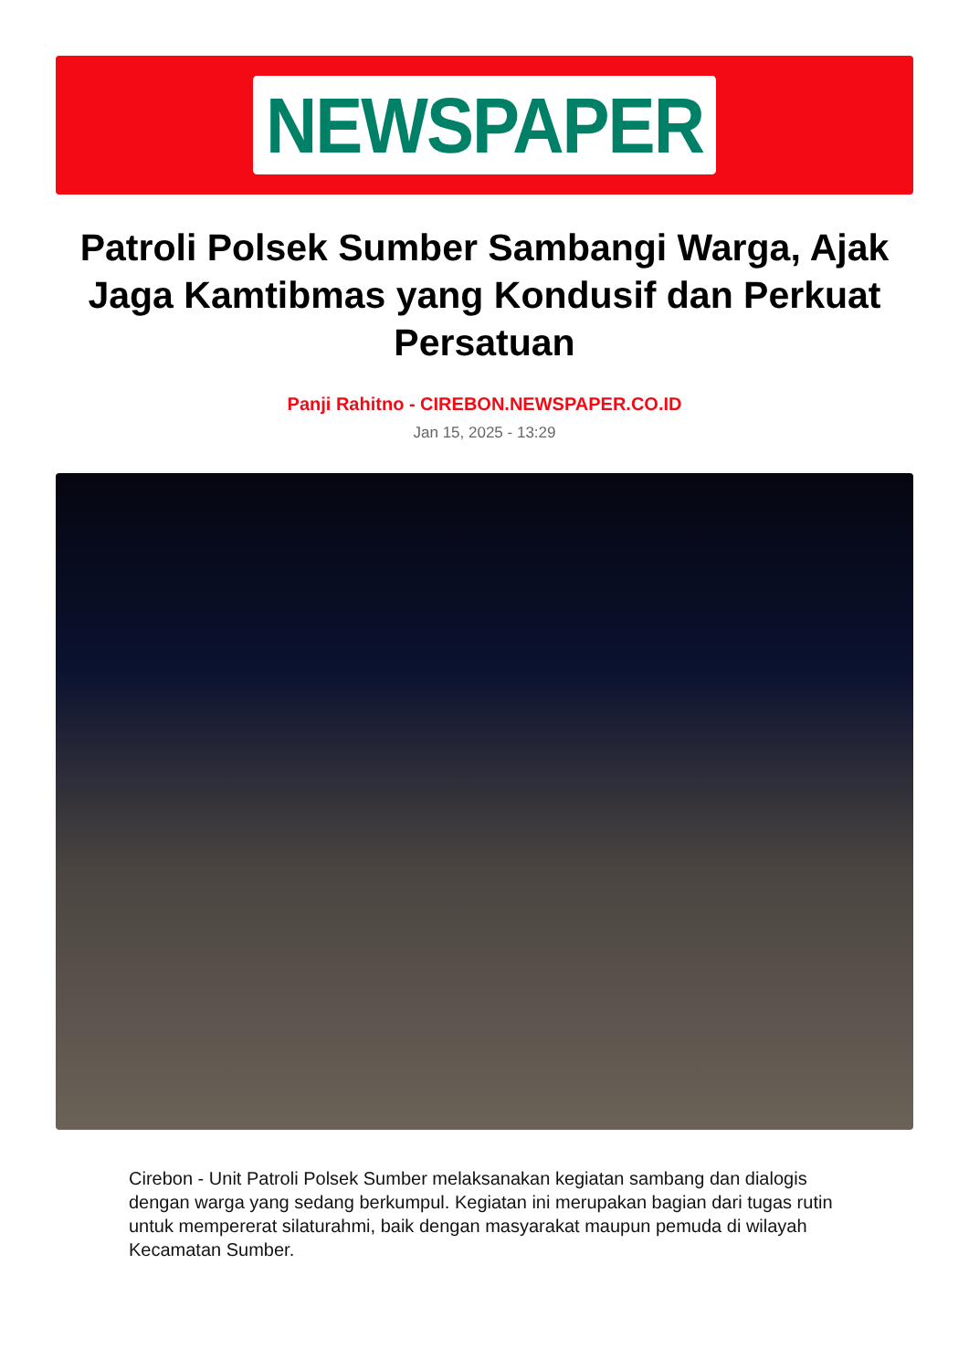NEWSPAPER
Patroli Polsek Sumber Sambangi Warga, Ajak Jaga Kamtibmas yang Kondusif dan Perkuat Persatuan
Panji Rahitno - CIREBON.NEWSPAPER.CO.ID
Jan 15, 2025 - 13:29
Cirebon - Unit Patroli Polsek Sumber melaksanakan kegiatan sambang dan dialogis dengan warga yang sedang berkumpul. Kegiatan ini merupakan bagian dari tugas rutin untuk mempererat silaturahmi, baik dengan masyarakat maupun pemuda di wilayah Kecamatan Sumber.